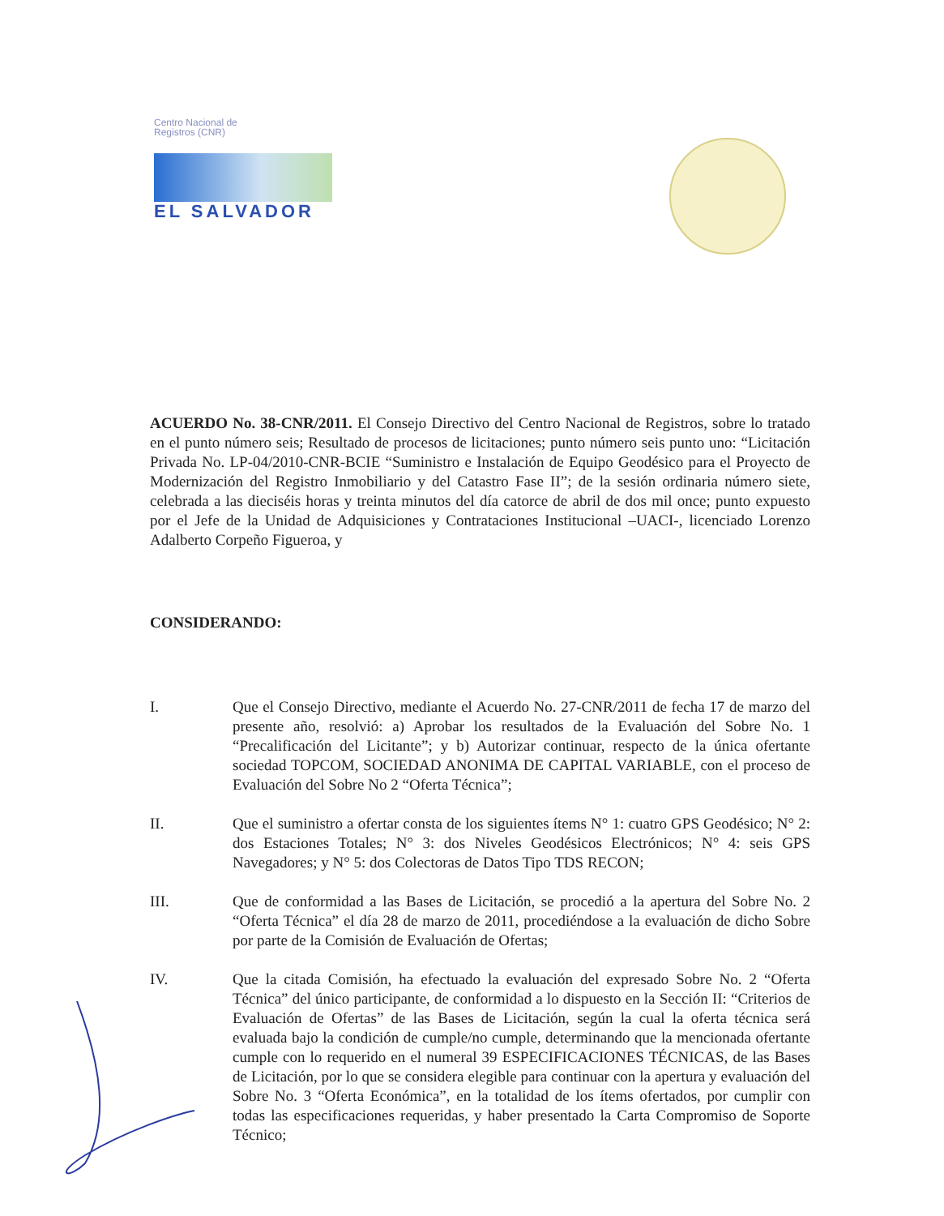Centro Nacional de
Registros (CNR)
EL SALVADOR
ACUERDO No. 38-CNR/2011. El Consejo Directivo del Centro Nacional de Registros, sobre lo tratado en el punto número seis; Resultado de procesos de licitaciones; punto número seis punto uno: “Licitación Privada No. LP-04/2010-CNR-BCIE “Suministro e Instalación de Equipo Geodésico para el Proyecto de Modernización del Registro Inmobiliario y del Catastro Fase II”; de la sesión ordinaria número siete, celebrada a las dieciséis horas y treinta minutos del día catorce de abril de dos mil once; punto expuesto por el Jefe de la Unidad de Adquisiciones y Contrataciones Institucional –UACI-, licenciado Lorenzo Adalberto Corpeño Figueroa, y
CONSIDERANDO:
I. Que el Consejo Directivo, mediante el Acuerdo No. 27-CNR/2011 de fecha 17 de marzo del presente año, resolvió: a) Aprobar los resultados de la Evaluación del Sobre No. 1 “Precalificación del Licitante”; y b) Autorizar continuar, respecto de la única ofertante sociedad TOPCOM, SOCIEDAD ANONIMA DE CAPITAL VARIABLE, con el proceso de Evaluación del Sobre No 2 “Oferta Técnica”;
II. Que el suministro a ofertar consta de los siguientes ítems N° 1: cuatro GPS Geodésico; N° 2: dos Estaciones Totales; N° 3: dos Niveles Geodésicos Electrónicos; N° 4: seis GPS Navegadores; y N° 5: dos Colectoras de Datos Tipo TDS RECON;
III. Que de conformidad a las Bases de Licitación, se procedió a la apertura del Sobre No. 2 “Oferta Técnica” el día 28 de marzo de 2011, procediéndose a la evaluación de dicho Sobre por parte de la Comisión de Evaluación de Ofertas;
IV. Que la citada Comisión, ha efectuado la evaluación del expresado Sobre No. 2 “Oferta Técnica” del único participante, de conformidad a lo dispuesto en la Sección II: “Criterios de Evaluación de Ofertas” de las Bases de Licitación, según la cual la oferta técnica será evaluada bajo la condición de cumple/no cumple, determinando que la mencionada ofertante cumple con lo requerido en el numeral 39 ESPECIFICACIONES TÉCNICAS, de las Bases de Licitación, por lo que se considera elegible para continuar con la apertura y evaluación del Sobre No. 3 “Oferta Económica”, en la totalidad de los ítems ofertados, por cumplir con todas las especificaciones requeridas, y haber presentado la Carta Compromiso de Soporte Técnico;